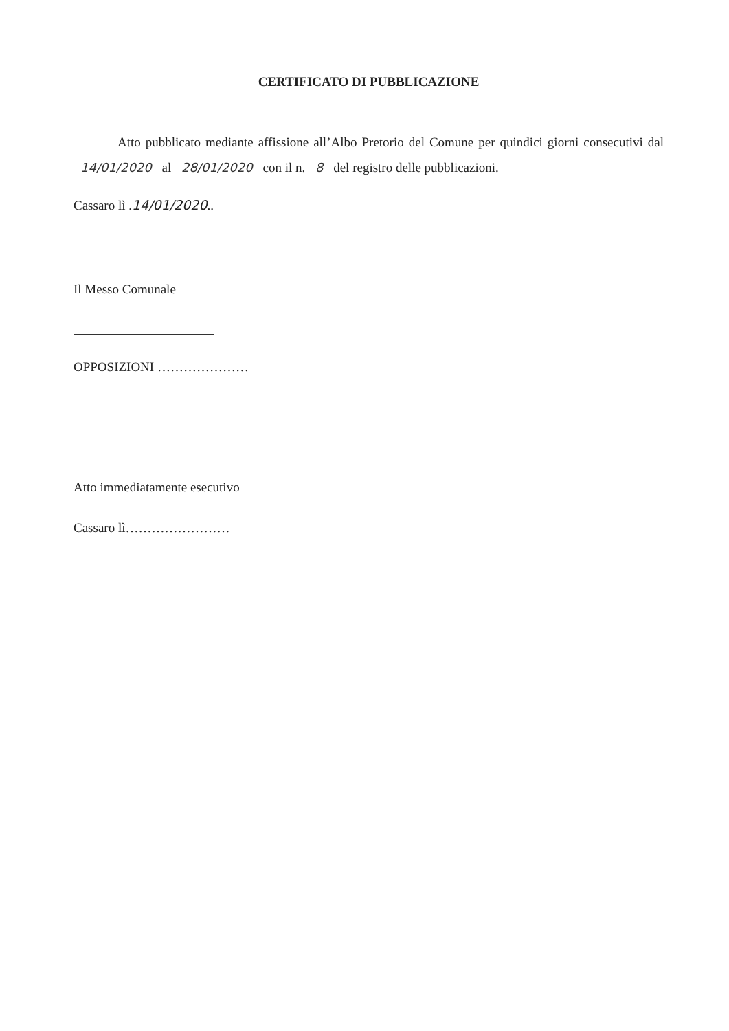CERTIFICATO DI PUBBLICAZIONE
Atto pubblicato mediante affissione all’Albo Pretorio del Comune per quindici giorni consecutivi dal 14/01/2020 al 28/01/2020 con il n. 8 del registro delle pubblicazioni.
Cassaro lì .14/01/2020..
Il Messo Comunale
OPPOSIZIONI …………………
Atto immediatamente esecutivo
Cassaro lì……………………